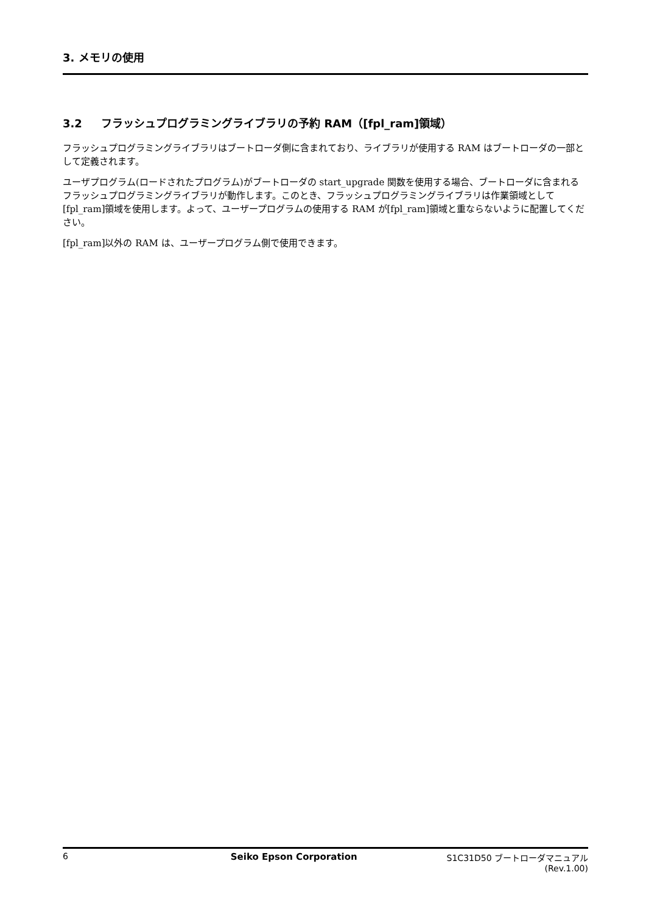3. メモリの使用
3.2 フラッシュプログラミングライブラリの予約 RAM（[fpl_ram]領域）
フラッシュプログラミングライブラリはブートローダ側に含まれており、ライブラリが使用する RAM はブートローダの一部として定義されます。
ユーザプログラム(ロードされたプログラム)がブートローダの start_upgrade 関数を使用する場合、ブートローダに含まれるフラッシュプログラミングライブラリが動作します。このとき、フラッシュプログラミングライブラリは作業領域として[fpl_ram]領域を使用します。よって、ユーザープログラムの使用する RAM が[fpl_ram]領域と重ならないように配置してください。
[fpl_ram]以外の RAM は、ユーザープログラム側で使用できます。
6 Seiko Epson Corporation S1C31D50 ブートローダマニュアル
(Rev.1.00)